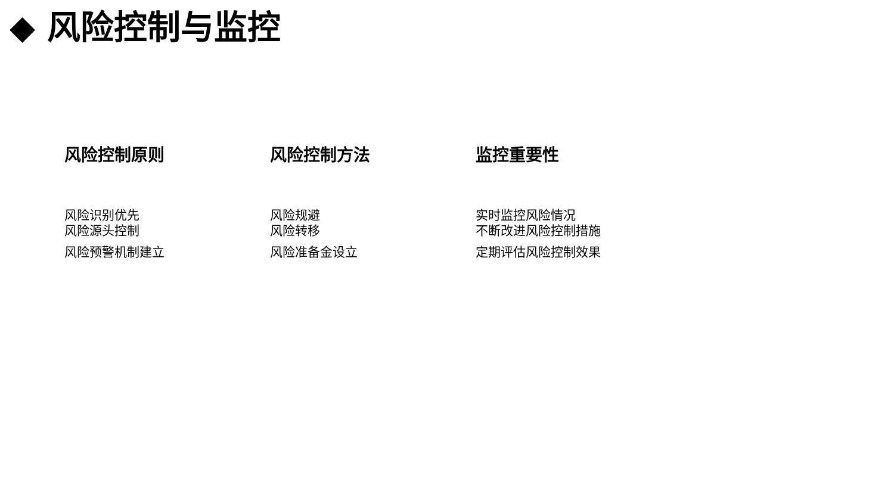◆ 风险控制与监控
风险控制原则
风险识别优先
风险源头控制
风险预警机制建立
风险控制方法
风险规避
风险转移
风险准备金设立
监控重要性
实时监控风险情况
不断改进风险控制措施
定期评估风险控制效果